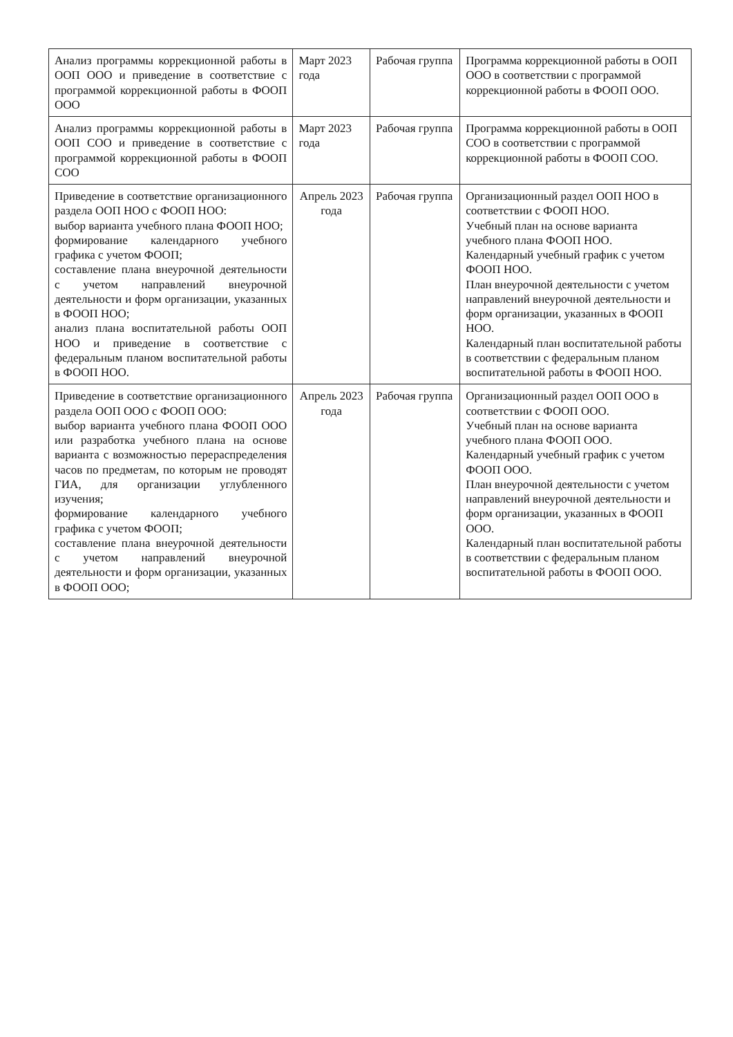| Анализ программы коррекционной работы в ООП ООО и приведение в соответствие с программой коррекционной работы в ФООП ООО | Март 2023 года | Рабочая группа | Программа коррекционной работы в ООП ООО в соответствии с программой коррекционной работы в ФООП ООО. |
| Анализ программы коррекционной работы в ООП СОО и приведение в соответствие с программой коррекционной работы в ФООП СОО | Март 2023 года | Рабочая группа | Программа коррекционной работы в ООП СОО в соответствии с программой коррекционной работы в ФООП СОО. |
| Приведение в соответствие организационного раздела ООП НОО с ФООП НОО: выбор варианта учебного плана ФООП НОО; формирование календарного учебного графика с учетом ФООП; составление плана внеурочной деятельности с учетом направлений внеурочной деятельности и форм организации, указанных в ФООП НОО; анализ плана воспитательной работы ООП НОО и приведение в соответствие с федеральным планом воспитательной работы в ФООП НОО. | Апрель 2023 года | Рабочая группа | Организационный раздел ООП НОО в соответствии с ФООП НОО. Учебный план на основе варианта учебного плана ФООП НОО. Календарный учебный график с учетом ФООП НОО. План внеурочной деятельности с учетом направлений внеурочной деятельности и форм организации, указанных в ФООП НОО. Календарный план воспитательной работы в соответствии с федеральным планом воспитательной работы в ФООП НОО. |
| Приведение в соответствие организационного раздела ООП ООО с ФООП ООО: выбор варианта учебного плана ФООП ООО или разработка учебного плана на основе варианта с возможностью перераспределения часов по предметам, по которым не проводят ГИА, для организации углубленного изучения; формирование календарного учебного графика с учетом ФООП; составление плана внеурочной деятельности с учетом направлений внеурочной деятельности и форм организации, указанных в ФООП ООО; | Апрель 2023 года | Рабочая группа | Организационный раздел ООП ООО в соответствии с ФООП ООО. Учебный план на основе варианта учебного плана ФООП ООО. Календарный учебный график с учетом ФООП ООО. План внеурочной деятельности с учетом направлений внеурочной деятельности и форм организации, указанных в ФООП ООО. Календарный план воспитательной работы в соответствии с федеральным планом воспитательной работы в ФООП ООО. |